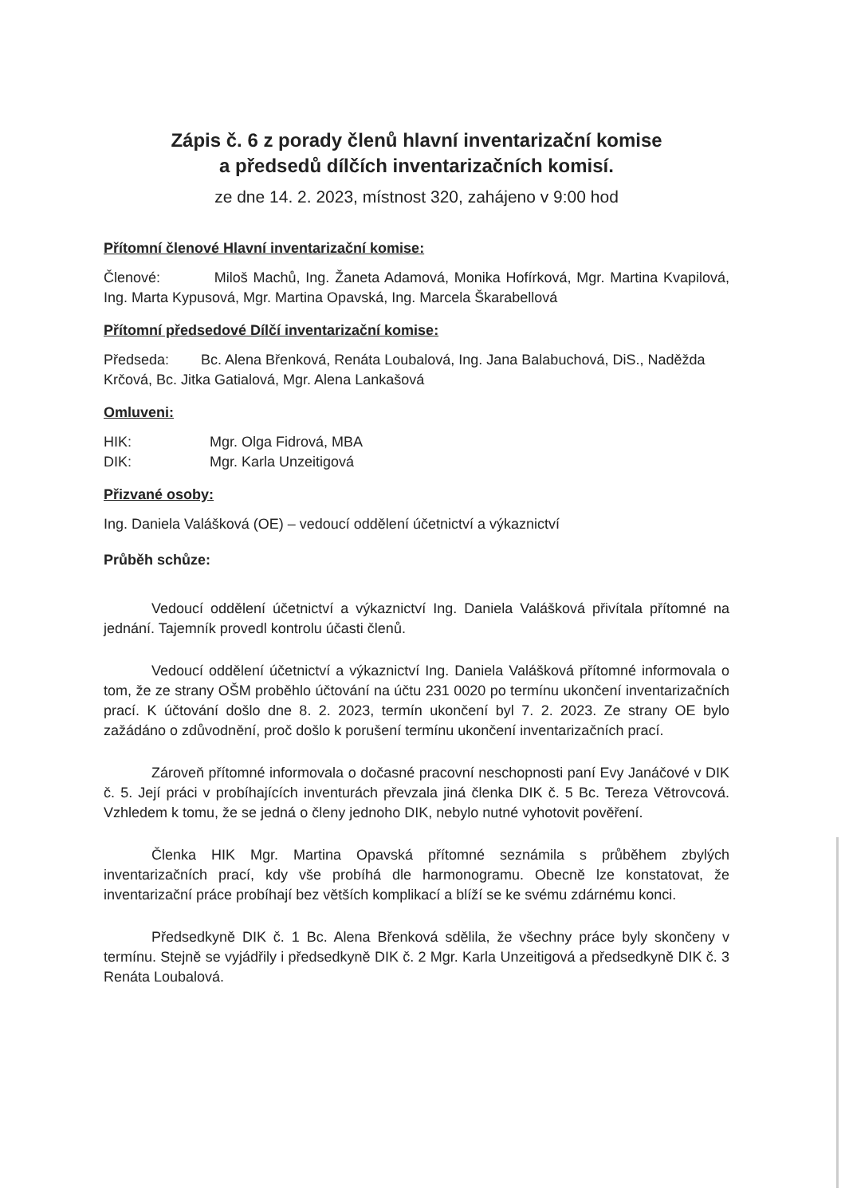Zápis č. 6 z porady členů hlavní inventarizační komise
a předsedů dílčích inventarizačních komisí.
ze dne 14. 2. 2023, místnost 320, zahájeno v 9:00 hod
Přítomní členové Hlavní inventarizační komise:
Členové: Miloš Machů, Ing. Žaneta Adamová, Monika Hofírková, Mgr. Martina Kvapilová, Ing. Marta Kypusová, Mgr. Martina Opavská, Ing. Marcela Škarabellová
Přítomní předsedové Dílčí inventarizační komise:
Předseda: Bc. Alena Břenková, Renáta Loubalová, Ing. Jana Balabuchová, DiS., Naděžda Krčová, Bc. Jitka Gatialová, Mgr. Alena Lankašová
Omluveni:
HIK: Mgr. Olga Fidrová, MBA
DIK: Mgr. Karla Unzeitigová
Přizvané osoby:
Ing. Daniela Valášková (OE) – vedoucí oddělení účetnictví a výkaznictví
Průběh schůze:
Vedoucí oddělení účetnictví a výkaznictví Ing. Daniela Valášková přivítala přítomné na jednání. Tajemník provedl kontrolu účasti členů.
Vedoucí oddělení účetnictví a výkaznictví Ing. Daniela Valášková přítomné informovala o tom, že ze strany OŠM proběhlo účtování na účtu 231 0020 po termínu ukončení inventarizačních prací. K účtování došlo dne 8. 2. 2023, termín ukončení byl 7. 2. 2023. Ze strany OE bylo zažádáno o zdůvodnění, proč došlo k porušení termínu ukončení inventarizačních prací.
Zároveň přítomné informovala o dočasné pracovní neschopnosti paní Evy Janáčové v DIK č. 5. Její práci v probíhajících inventurách převzala jiná členka DIK č. 5 Bc. Tereza Větrovcová. Vzhledem k tomu, že se jedná o členy jednoho DIK, nebylo nutné vyhotovit pověření.
Členka HIK Mgr. Martina Opavská přítomné seznámila s průběhem zbylých inventarizačních prací, kdy vše probíhá dle harmonogramu. Obecně lze konstatovat, že inventarizační práce probíhají bez větších komplikací a blíží se ke svému zdárnému konci.
Předsedkyně DIK č. 1 Bc. Alena Břenková sdělila, že všechny práce byly skončeny v termínu. Stejně se vyjádřily i předsedkyně DIK č. 2 Mgr. Karla Unzeitigová a předsedkyně DIK č. 3 Renáta Loubalová.